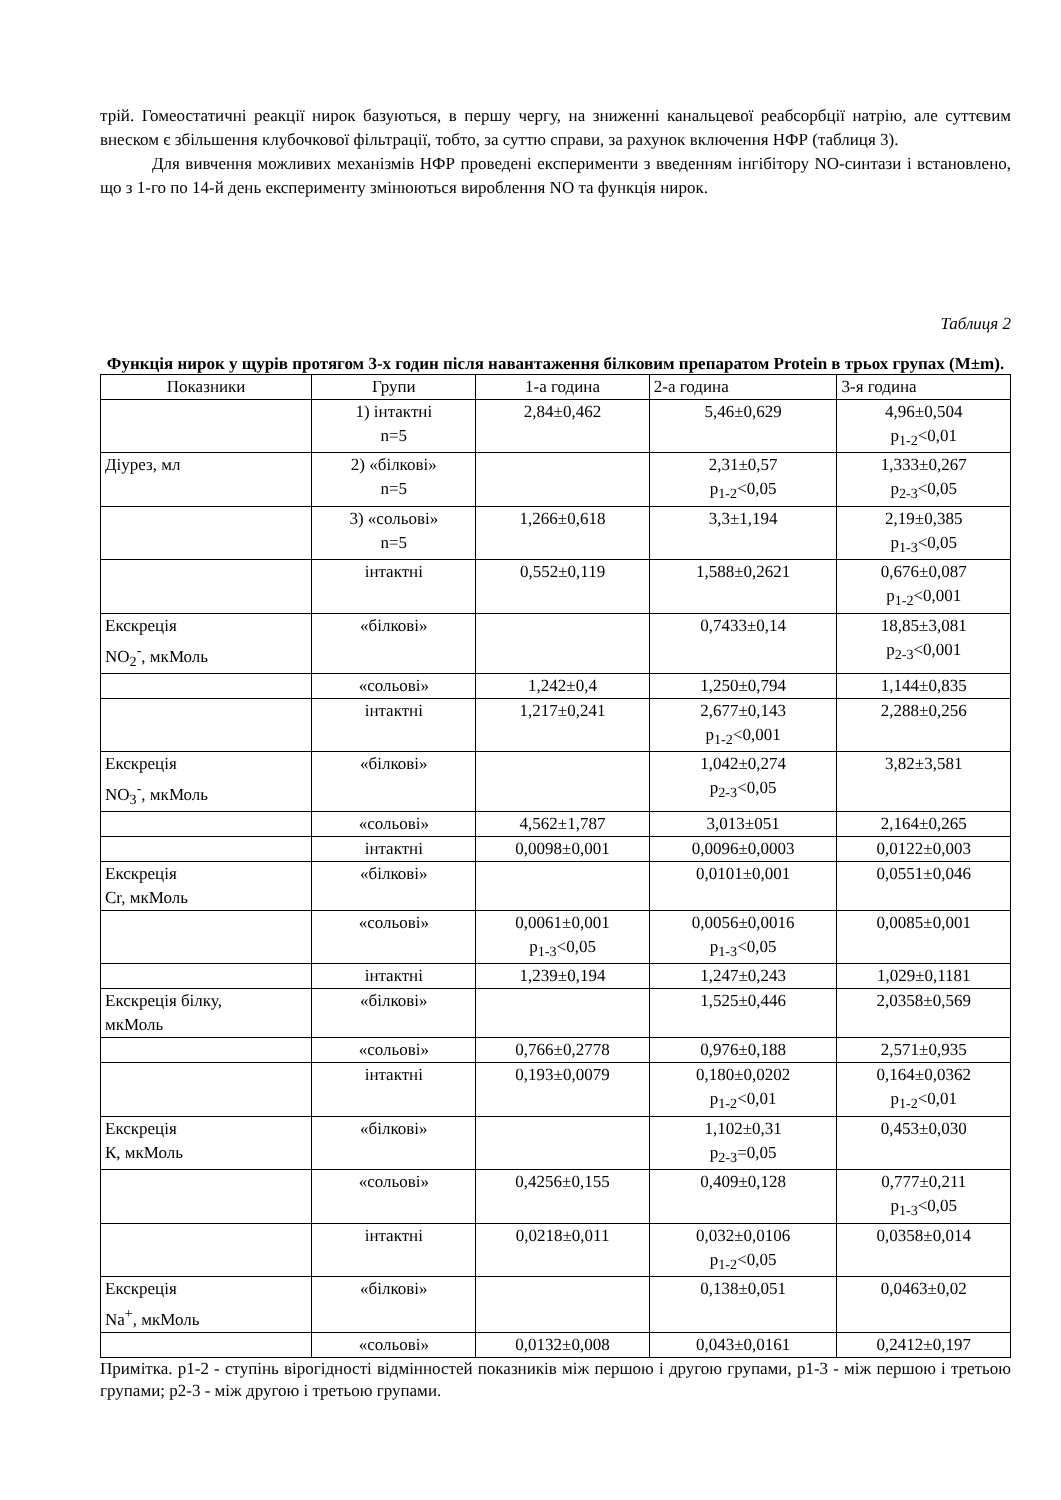трій. Гомеостатичні реакції нирок базуються, в першу чергу, на зниженні канальцевої реабсорбції натрію, але суттєвим внеском є збільшення клубочкової фільтрації, тобто, за суттю справи, за рахунок включення НФР (таблиця 3).
Для вивчення можливих механізмів НФР проведені експерименти з введенням інгібітору NO-синтази і встановлено, що з 1-го по 14-й день експерименту змінюються вироблення NO та функція нирок.
Таблиця 2
Функція нирок у щурів протягом 3-х годин після навантаження білковим препаратом Protein в трьох групах (M±m).
| Показники | Групи | 1-а година | 2-а година | 3-я година |
| --- | --- | --- | --- | --- |
| | 1) інтактні n=5 | 2,84±0,462 | 5,46±0,629 | 4,96±0,504 p<sub>1-2</sub><0,01 |
| Діурез, мл | 2) «білкові» n=5 | | 2,31±0,57 p<sub>1-2</sub><0,05 | 1,333±0,267 p<sub>2-3</sub><0,05 |
| | 3) «сольові» n=5 | 1,266±0,618 | 3,3±1,194 | 2,19±0,385 p<sub>1-3</sub><0,05 |
| | інтактні | 0,552±0,119 | 1,588±0,2621 | 0,676±0,087 p<sub>1-2</sub><0,001 |
| Екскреція NO<sub>2</sub><sup>-</sup>, мкМоль | «білкові» | | 0,7433±0,14 | 18,85±3,081 p<sub>2-3</sub><0,001 |
| | «сольові» | 1,242±0,4 | 1,250±0,794 | 1,144±0,835 |
| | інтактні | 1,217±0,241 | 2,677±0,143 p<sub>1-2</sub><0,001 | 2,288±0,256 |
| Екскреція NO<sub>3</sub><sup>-</sup>, мкМоль | «білкові» | | 1,042±0,274 p<sub>2-3</sub><0,05 | 3,82±3,581 |
| | «сольові» | 4,562±1,787 | 3,013±051 | 2,164±0,265 |
| | інтактні | 0,0098±0,001 | 0,0096±0,0003 | 0,0122±0,003 |
| Екскреція Cr, мкМоль | «білкові» | | 0,0101±0,001 | 0,0551±0,046 |
| | «сольові» | 0,0061±0,001 p<sub>1-3</sub><0,05 | 0,0056±0,0016 p<sub>1-3</sub><0,05 | 0,0085±0,001 |
| | інтактні | 1,239±0,194 | 1,247±0,243 | 1,029±0,1181 |
| Екскреція білку, мкМоль | «білкові» | | 1,525±0,446 | 2,0358±0,569 |
| | «сольові» | 0,766±0,2778 | 0,976±0,188 | 2,571±0,935 |
| | інтактні | 0,193±0,0079 | 0,180±0,0202 p<sub>1-2</sub><0,01 | 0,164±0,0362 p<sub>1-2</sub><0,01 |
| Екскреція К, мкМоль | «білкові» | | 1,102±0,31 p<sub>2-3</sub>=0,05 | 0,453±0,030 |
| | «сольові» | 0,4256±0,155 | 0,409±0,128 | 0,777±0,211 p<sub>1-3</sub><0,05 |
| | інтактні | 0,0218±0,011 | 0,032±0,0106 p<sub>1-2</sub><0,05 | 0,0358±0,014 |
| Екскреція Na<sup>+</sup>, мкМоль | «білкові» | | 0,138±0,051 | 0,0463±0,02 |
| | «сольові» | 0,0132±0,008 | 0,043±0,0161 | 0,2412±0,197 |
Примітка. р1-2 - ступінь вірогідності відмінностей показників між першою і другою групами, р1-3 - між першою і третьою групами; р2-3 - між другою і третьою групами.